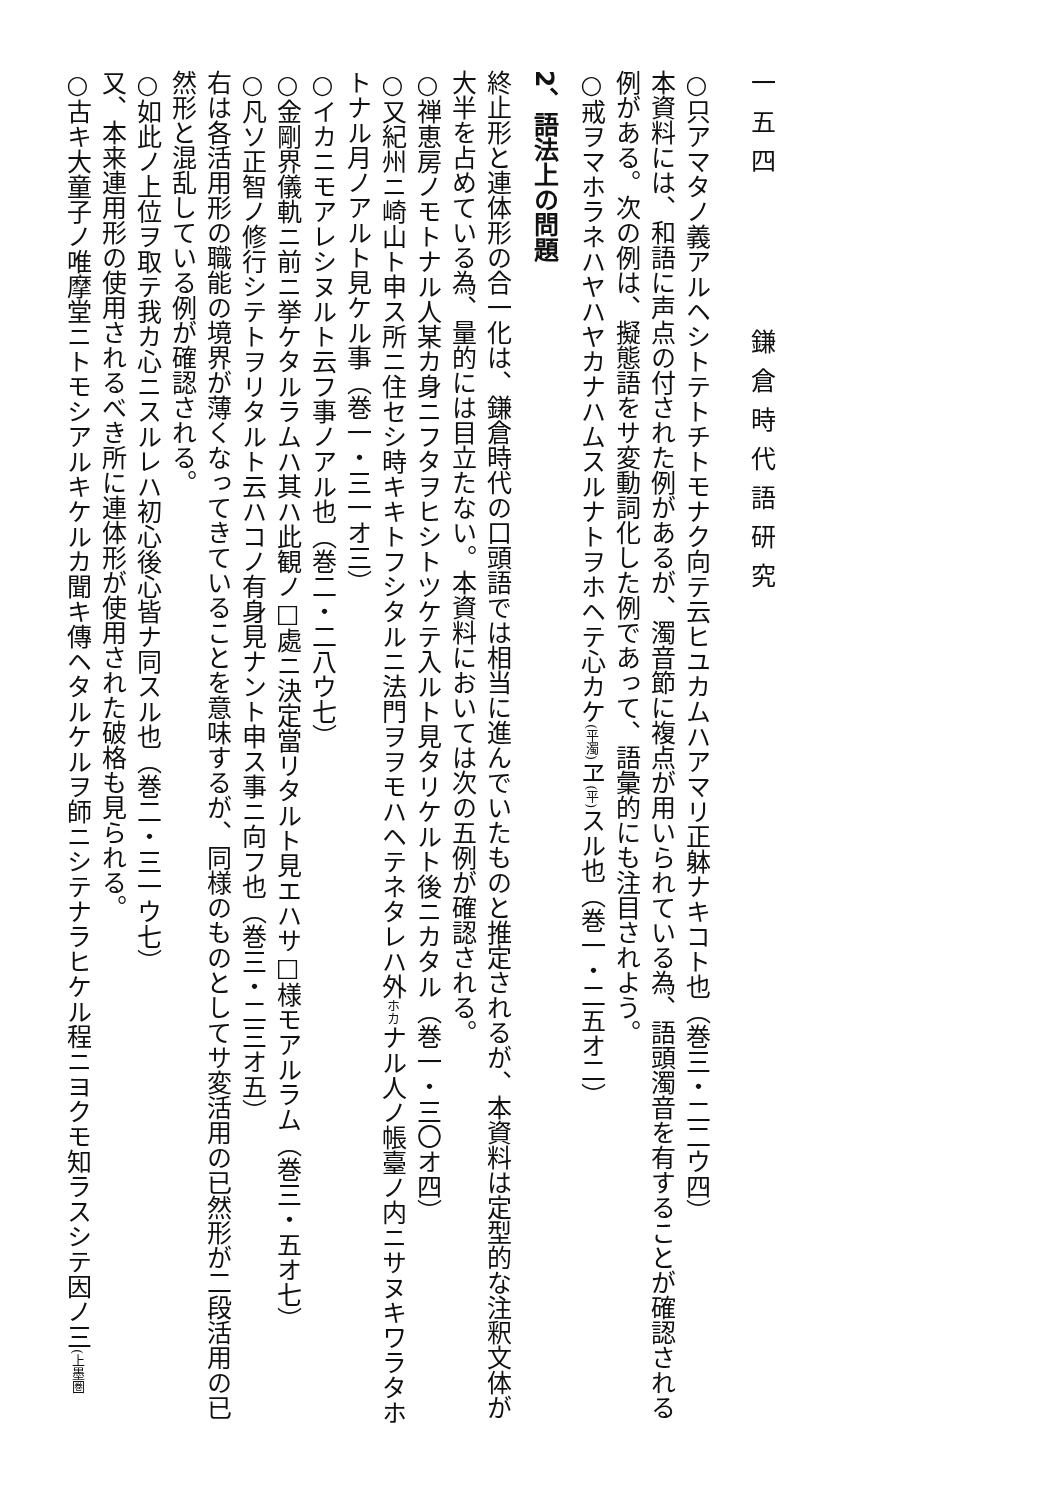一五四 鎌倉時代語研究
○只アマタノ義アルヘシトテトチトモナク向テ云ヒユカムハアマリ正躰ナキコト也（巻三・二二ウ四）
本資料には、和語に声点の付された例があるが、濁音節に複点が用いられている為、語頭濁音を有することが確認される例がある。次の例は、擬態語をサ変動詞化した例であって、語彙的にも注目されよう。
○戒ヲマホラネハヤハヤカナハムスルナトヲホヘテ心カケ(平濁) ヱ(平) スル也（巻一・二五オ二）
2、語法上の問題
終止形と連体形の合一化は、鎌倉時代の口頭語では相当に進んでいたものと推定されるが、本資料は定型的な注釈文体が大半を占めている為、量的には目立たない。本資料においては次の五例が確認される。
○禅恵房ノモトナル人某カ身ニフタヲヒシトツケテ入ルト見タリケルト後ニカタル（巻一・三〇オ四）
○又紀州ニ崎山ト申ス所ニ住セシ時キキトフシタルニ法門ヲヲモハヘテネタレハ外ホカナル人ノ帳臺ノ内ニサヌキワラタホトナル月ノアルト見ケル事（巻一・三一オ三）
○イカニモアレシヌルト云フ事ノアル也（巻二・二八ウ七）
○金剛界儀軌ニ前ニ挙ケタルラムハ其ハ此観ノ□處ニ決定當リタルト見エハサ□様モアルラム（巻三・五オ七）
○凡ソ正智ノ修行シテトヲリタルト云ハコノ有身見ナント申ス事ニ向フ也（巻三・二三オ五）
右は各活用形の職能の境界が薄くなってきていることを意味するが、同様のものとしてサ変活用の已然形が二段活用の已然形と混乱している例が確認される。
○如此ノ上位ヲ取テ我カ心ニスルレハ初心後心皆ナ同スル也（巻二・三一ウ七）
又、本来連用形の使用されるべき所に連体形が使用された破格も見られる。
○古キ大童子ノ唯摩堂ニトモシアルキケルカ聞キ傳ヘタルケルヲ師ニシテナラヒケル程ニヨクモ知ラスシテ因ノ三(上墨圏